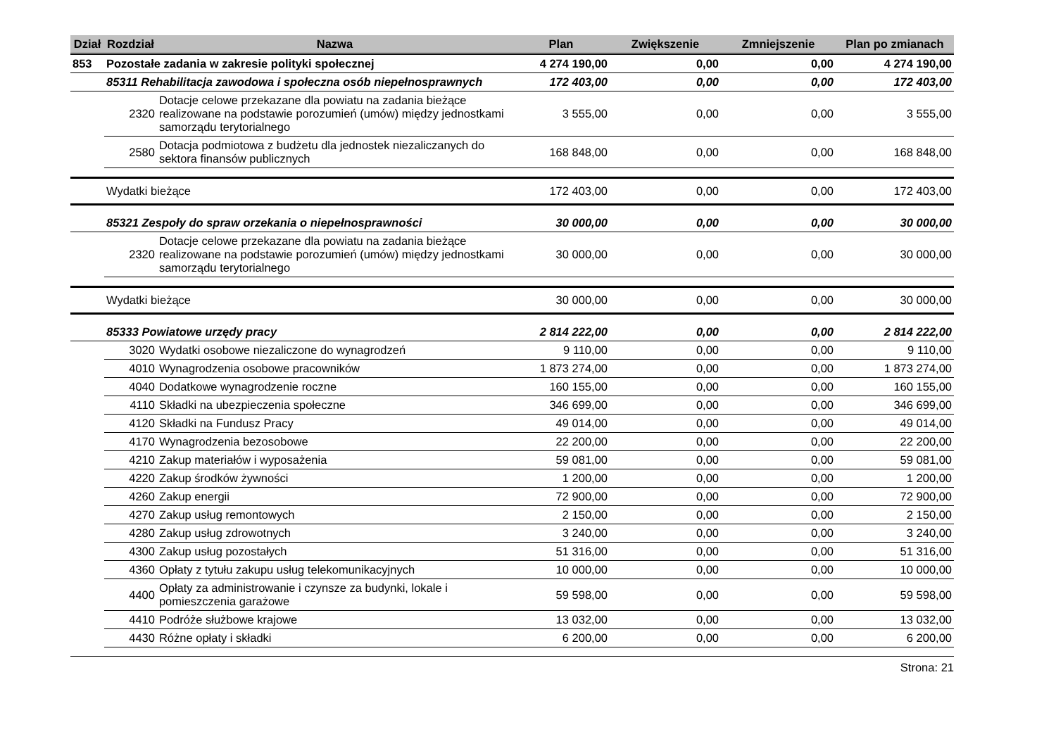| Dział | Rozdział | Nazwa | Plan | Zwiększenie | Zmniejszenie | Plan po zmianach |
| --- | --- | --- | --- | --- | --- | --- |
| 853 | Pozostałe zadania w zakresie polityki społecznej | | 4 274 190,00 | 0,00 | 0,00 | 4 274 190,00 |
| | 85311 Rehabilitacja zawodowa i społeczna osób niepełnosprawnych | | 172 403,00 | 0,00 | 0,00 | 172 403,00 |
| | 2320 | Dotacje celowe przekazane dla powiatu na zadania bieżące realizowane na podstawie porozumień (umów) między jednostkami samorządu terytorialnego | 3 555,00 | 0,00 | 0,00 | 3 555,00 |
| | 2580 | Dotacja podmiotowa z budżetu dla jednostek niezaliczanych do sektora finansów publicznych | 168 848,00 | 0,00 | 0,00 | 168 848,00 |
| | Wydatki bieżące | | 172 403,00 | 0,00 | 0,00 | 172 403,00 |
| | 85321 Zespoły do spraw orzekania o niepełnosprawności | | 30 000,00 | 0,00 | 0,00 | 30 000,00 |
| | 2320 | Dotacje celowe przekazane dla powiatu na zadania bieżące realizowane na podstawie porozumień (umów) między jednostkami samorządu terytorialnego | 30 000,00 | 0,00 | 0,00 | 30 000,00 |
| | Wydatki bieżące | | 30 000,00 | 0,00 | 0,00 | 30 000,00 |
| | 85333 Powiatowe urzędy pracy | | 2 814 222,00 | 0,00 | 0,00 | 2 814 222,00 |
| | 3020 | Wydatki osobowe niezaliczone do wynagrodzeń | 9 110,00 | 0,00 | 0,00 | 9 110,00 |
| | 4010 | Wynagrodzenia osobowe pracowników | 1 873 274,00 | 0,00 | 0,00 | 1 873 274,00 |
| | 4040 | Dodatkowe wynagrodzenie roczne | 160 155,00 | 0,00 | 0,00 | 160 155,00 |
| | 4110 | Składki na ubezpieczenia społeczne | 346 699,00 | 0,00 | 0,00 | 346 699,00 |
| | 4120 | Składki na Fundusz Pracy | 49 014,00 | 0,00 | 0,00 | 49 014,00 |
| | 4170 | Wynagrodzenia bezosobowe | 22 200,00 | 0,00 | 0,00 | 22 200,00 |
| | 4210 | Zakup materiałów i wyposażenia | 59 081,00 | 0,00 | 0,00 | 59 081,00 |
| | 4220 | Zakup środków żywności | 1 200,00 | 0,00 | 0,00 | 1 200,00 |
| | 4260 | Zakup energii | 72 900,00 | 0,00 | 0,00 | 72 900,00 |
| | 4270 | Zakup usług remontowych | 2 150,00 | 0,00 | 0,00 | 2 150,00 |
| | 4280 | Zakup usług zdrowotnych | 3 240,00 | 0,00 | 0,00 | 3 240,00 |
| | 4300 | Zakup usług pozostałych | 51 316,00 | 0,00 | 0,00 | 51 316,00 |
| | 4360 | Opłaty z tytułu zakupu usług telekomunikacyjnych | 10 000,00 | 0,00 | 0,00 | 10 000,00 |
| | 4400 | Opłaty za administrowanie i czynsze za budynki, lokale i pomieszczenia garażowe | 59 598,00 | 0,00 | 0,00 | 59 598,00 |
| | 4410 | Podróże służbowe krajowe | 13 032,00 | 0,00 | 0,00 | 13 032,00 |
| | 4430 | Różne opłaty i składki | 6 200,00 | 0,00 | 0,00 | 6 200,00 |
Strona: 21